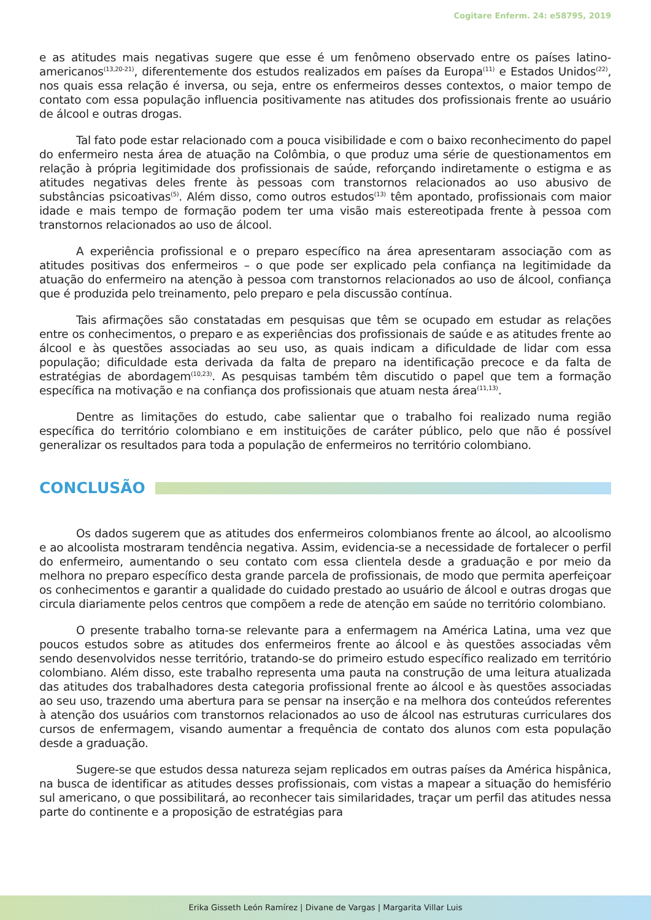Cogitare Enferm. 24: e58795, 2019
e as atitudes mais negativas sugere que esse é um fenômeno observado entre os países latino-americanos<sup>(13,20-21)</sup>, diferentemente dos estudos realizados em países da Europa<sup>(11)</sup> e Estados Unidos<sup>(22)</sup>, nos quais essa relação é inversa, ou seja, entre os enfermeiros desses contextos, o maior tempo de contato com essa população influencia positivamente nas atitudes dos profissionais frente ao usuário de álcool e outras drogas.
Tal fato pode estar relacionado com a pouca visibilidade e com o baixo reconhecimento do papel do enfermeiro nesta área de atuação na Colômbia, o que produz uma série de questionamentos em relação à própria legitimidade dos profissionais de saúde, reforçando indiretamente o estigma e as atitudes negativas deles frente às pessoas com transtornos relacionados ao uso abusivo de substâncias psicoativas<sup>(5)</sup>. Além disso, como outros estudos<sup>(13)</sup> têm apontado, profissionais com maior idade e mais tempo de formação podem ter uma visão mais estereotipada frente à pessoa com transtornos relacionados ao uso de álcool.
A experiência profissional e o preparo específico na área apresentaram associação com as atitudes positivas dos enfermeiros – o que pode ser explicado pela confiança na legitimidade da atuação do enfermeiro na atenção à pessoa com transtornos relacionados ao uso de álcool, confiança que é produzida pelo treinamento, pelo preparo e pela discussão contínua.
Tais afirmações são constatadas em pesquisas que têm se ocupado em estudar as relações entre os conhecimentos, o preparo e as experiências dos profissionais de saúde e as atitudes frente ao álcool e às questões associadas ao seu uso, as quais indicam a dificuldade de lidar com essa população; dificuldade esta derivada da falta de preparo na identificação precoce e da falta de estratégias de abordagem<sup>(10,23)</sup>. As pesquisas também têm discutido o papel que tem a formação específica na motivação e na confiança dos profissionais que atuam nesta área<sup>(11,13)</sup>.
Dentre as limitações do estudo, cabe salientar que o trabalho foi realizado numa região específica do território colombiano e em instituições de caráter público, pelo que não é possível generalizar os resultados para toda a população de enfermeiros no território colombiano.
CONCLUSÃO
Os dados sugerem que as atitudes dos enfermeiros colombianos frente ao álcool, ao alcoolismo e ao alcoolista mostraram tendência negativa. Assim, evidencia-se a necessidade de fortalecer o perfil do enfermeiro, aumentando o seu contato com essa clientela desde a graduação e por meio da melhora no preparo específico desta grande parcela de profissionais, de modo que permita aperfeiçoar os conhecimentos e garantir a qualidade do cuidado prestado ao usuário de álcool e outras drogas que circula diariamente pelos centros que compõem a rede de atenção em saúde no território colombiano.
O presente trabalho torna-se relevante para a enfermagem na América Latina, uma vez que poucos estudos sobre as atitudes dos enfermeiros frente ao álcool e às questões associadas vêm sendo desenvolvidos nesse território, tratando-se do primeiro estudo específico realizado em território colombiano. Além disso, este trabalho representa uma pauta na construção de uma leitura atualizada das atitudes dos trabalhadores desta categoria profissional frente ao álcool e às questões associadas ao seu uso, trazendo uma abertura para se pensar na inserção e na melhora dos conteúdos referentes à atenção dos usuários com transtornos relacionados ao uso de álcool nas estruturas curriculares dos cursos de enfermagem, visando aumentar a frequência de contato dos alunos com esta população desde a graduação.
Sugere-se que estudos dessa natureza sejam replicados em outras países da América hispânica, na busca de identificar as atitudes desses profissionais, com vistas a mapear a situação do hemisfério sul americano, o que possibilitará, ao reconhecer tais similaridades, traçar um perfil das atitudes nessa parte do continente e a proposição de estratégias para
Erika Gisseth León Ramírez | Divane de Vargas | Margarita Villar Luis